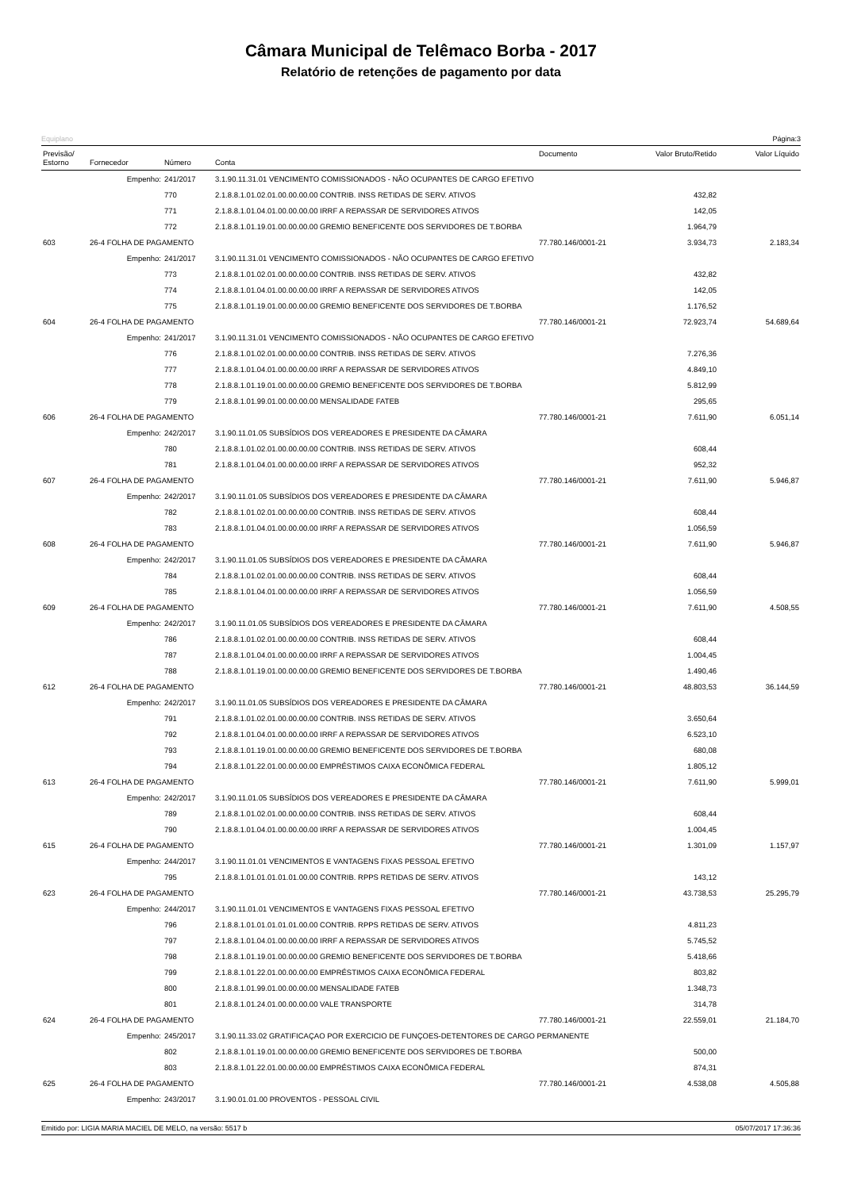Câmara Municipal de Telêmaco Borba - 2017
Relatório de retenções de pagamento por data
Equiplano Página:3
| Previsão/ Estorno | Fornecedor | Número | Conta | Documento | Valor Bruto/Retido | Valor Líquido |
| --- | --- | --- | --- | --- | --- | --- |
| | Empenho: | 241/2017 | 3.1.90.11.31.01 VENCIMENTO COMISSIONADOS - NÃO OCUPANTES DE CARGO EFETIVO | | | |
| | | 770 | 2.1.8.8.1.01.02.01.00.00.00.00 CONTRIB. INSS RETIDAS DE SERV. ATIVOS | | 432,82 | |
| | | 771 | 2.1.8.8.1.01.04.01.00.00.00.00 IRRF A REPASSAR DE SERVIDORES ATIVOS | | 142,05 | |
| | | 772 | 2.1.8.8.1.01.19.01.00.00.00.00 GREMIO BENEFICENTE DOS SERVIDORES DE T.BORBA | | 1.964,79 | |
| 603 | 26-4 FOLHA DE PAGAMENTO | | | 77.780.146/0001-21 | 3.934,73 | 2.183,34 |
| | Empenho: | 241/2017 | 3.1.90.11.31.01 VENCIMENTO COMISSIONADOS - NÃO OCUPANTES DE CARGO EFETIVO | | | |
| | | 773 | 2.1.8.8.1.01.02.01.00.00.00.00 CONTRIB. INSS RETIDAS DE SERV. ATIVOS | | 432,82 | |
| | | 774 | 2.1.8.8.1.01.04.01.00.00.00.00 IRRF A REPASSAR DE SERVIDORES ATIVOS | | 142,05 | |
| | | 775 | 2.1.8.8.1.01.19.01.00.00.00.00 GREMIO BENEFICENTE DOS SERVIDORES DE T.BORBA | | 1.176,52 | |
| 604 | 26-4 FOLHA DE PAGAMENTO | | | 77.780.146/0001-21 | 72.923,74 | 54.689,64 |
| | Empenho: | 241/2017 | 3.1.90.11.31.01 VENCIMENTO COMISSIONADOS - NÃO OCUPANTES DE CARGO EFETIVO | | | |
| | | 776 | 2.1.8.8.1.01.02.01.00.00.00.00 CONTRIB. INSS RETIDAS DE SERV. ATIVOS | | 7.276,36 | |
| | | 777 | 2.1.8.8.1.01.04.01.00.00.00.00 IRRF A REPASSAR DE SERVIDORES ATIVOS | | 4.849,10 | |
| | | 778 | 2.1.8.8.1.01.19.01.00.00.00.00 GREMIO BENEFICENTE DOS SERVIDORES DE T.BORBA | | 5.812,99 | |
| | | 779 | 2.1.8.8.1.01.99.01.00.00.00.00 MENSALIDADE FATEB | | 295,65 | |
| 606 | 26-4 FOLHA DE PAGAMENTO | | | 77.780.146/0001-21 | 7.611,90 | 6.051,14 |
| | Empenho: | 242/2017 | 3.1.90.11.01.05 SUBSÍDIOS DOS VEREADORES E PRESIDENTE DA CÂMARA | | | |
| | | 780 | 2.1.8.8.1.01.02.01.00.00.00.00 CONTRIB. INSS RETIDAS DE SERV. ATIVOS | | 608,44 | |
| | | 781 | 2.1.8.8.1.01.04.01.00.00.00.00 IRRF A REPASSAR DE SERVIDORES ATIVOS | | 952,32 | |
| 607 | 26-4 FOLHA DE PAGAMENTO | | | 77.780.146/0001-21 | 7.611,90 | 5.946,87 |
| | Empenho: | 242/2017 | 3.1.90.11.01.05 SUBSÍDIOS DOS VEREADORES E PRESIDENTE DA CÂMARA | | | |
| | | 782 | 2.1.8.8.1.01.02.01.00.00.00.00 CONTRIB. INSS RETIDAS DE SERV. ATIVOS | | 608,44 | |
| | | 783 | 2.1.8.8.1.01.04.01.00.00.00.00 IRRF A REPASSAR DE SERVIDORES ATIVOS | | 1.056,59 | |
| 608 | 26-4 FOLHA DE PAGAMENTO | | | 77.780.146/0001-21 | 7.611,90 | 5.946,87 |
| | Empenho: | 242/2017 | 3.1.90.11.01.05 SUBSÍDIOS DOS VEREADORES E PRESIDENTE DA CÂMARA | | | |
| | | 784 | 2.1.8.8.1.01.02.01.00.00.00.00 CONTRIB. INSS RETIDAS DE SERV. ATIVOS | | 608,44 | |
| | | 785 | 2.1.8.8.1.01.04.01.00.00.00.00 IRRF A REPASSAR DE SERVIDORES ATIVOS | | 1.056,59 | |
| 609 | 26-4 FOLHA DE PAGAMENTO | | | 77.780.146/0001-21 | 7.611,90 | 4.508,55 |
| | Empenho: | 242/2017 | 3.1.90.11.01.05 SUBSÍDIOS DOS VEREADORES E PRESIDENTE DA CÂMARA | | | |
| | | 786 | 2.1.8.8.1.01.02.01.00.00.00.00 CONTRIB. INSS RETIDAS DE SERV. ATIVOS | | 608,44 | |
| | | 787 | 2.1.8.8.1.01.04.01.00.00.00.00 IRRF A REPASSAR DE SERVIDORES ATIVOS | | 1.004,45 | |
| | | 788 | 2.1.8.8.1.01.19.01.00.00.00.00 GREMIO BENEFICENTE DOS SERVIDORES DE T.BORBA | | 1.490,46 | |
| 612 | 26-4 FOLHA DE PAGAMENTO | | | 77.780.146/0001-21 | 48.803,53 | 36.144,59 |
| | Empenho: | 242/2017 | 3.1.90.11.01.05 SUBSÍDIOS DOS VEREADORES E PRESIDENTE DA CÂMARA | | | |
| | | 791 | 2.1.8.8.1.01.02.01.00.00.00.00 CONTRIB. INSS RETIDAS DE SERV. ATIVOS | | 3.650,64 | |
| | | 792 | 2.1.8.8.1.01.04.01.00.00.00.00 IRRF A REPASSAR DE SERVIDORES ATIVOS | | 6.523,10 | |
| | | 793 | 2.1.8.8.1.01.19.01.00.00.00.00 GREMIO BENEFICENTE DOS SERVIDORES DE T.BORBA | | 680,08 | |
| | | 794 | 2.1.8.8.1.01.22.01.00.00.00.00 EMPRÉSTIMOS CAIXA ECONÔMICA FEDERAL | | 1.805,12 | |
| 613 | 26-4 FOLHA DE PAGAMENTO | | | 77.780.146/0001-21 | 7.611,90 | 5.999,01 |
| | Empenho: | 242/2017 | 3.1.90.11.01.05 SUBSÍDIOS DOS VEREADORES E PRESIDENTE DA CÂMARA | | | |
| | | 789 | 2.1.8.8.1.01.02.01.00.00.00.00 CONTRIB. INSS RETIDAS DE SERV. ATIVOS | | 608,44 | |
| | | 790 | 2.1.8.8.1.01.04.01.00.00.00.00 IRRF A REPASSAR DE SERVIDORES ATIVOS | | 1.004,45 | |
| 615 | 26-4 FOLHA DE PAGAMENTO | | | 77.780.146/0001-21 | 1.301,09 | 1.157,97 |
| | Empenho: | 244/2017 | 3.1.90.11.01.01 VENCIMENTOS E VANTAGENS FIXAS PESSOAL EFETIVO | | | |
| | | 795 | 2.1.8.8.1.01.01.01.01.01.00.00 CONTRIB. RPPS RETIDAS DE SERV. ATIVOS | | 143,12 | |
| 623 | 26-4 FOLHA DE PAGAMENTO | | | 77.780.146/0001-21 | 43.738,53 | 25.295,79 |
| | Empenho: | 244/2017 | 3.1.90.11.01.01 VENCIMENTOS E VANTAGENS FIXAS PESSOAL EFETIVO | | | |
| | | 796 | 2.1.8.8.1.01.01.01.01.01.00.00 CONTRIB. RPPS RETIDAS DE SERV. ATIVOS | | 4.811,23 | |
| | | 797 | 2.1.8.8.1.01.04.01.00.00.00.00 IRRF A REPASSAR DE SERVIDORES ATIVOS | | 5.745,52 | |
| | | 798 | 2.1.8.8.1.01.19.01.00.00.00.00 GREMIO BENEFICENTE DOS SERVIDORES DE T.BORBA | | 5.418,66 | |
| | | 799 | 2.1.8.8.1.01.22.01.00.00.00.00 EMPRÉSTIMOS CAIXA ECONÔMICA FEDERAL | | 803,82 | |
| | | 800 | 2.1.8.8.1.01.99.01.00.00.00.00 MENSALIDADE FATEB | | 1.348,73 | |
| | | 801 | 2.1.8.8.1.01.24.01.00.00.00.00 VALE TRANSPORTE | | 314,78 | |
| 624 | 26-4 FOLHA DE PAGAMENTO | | | 77.780.146/0001-21 | 22.559,01 | 21.184,70 |
| | Empenho: | 245/2017 | 3.1.90.11.33.02 GRATIFICAÇAO POR EXERCICIO DE FUNÇOES-DETENTORES DE CARGO PERMANENTE | | | |
| | | 802 | 2.1.8.8.1.01.19.01.00.00.00.00 GREMIO BENEFICENTE DOS SERVIDORES DE T.BORBA | | 500,00 | |
| | | 803 | 2.1.8.8.1.01.22.01.00.00.00.00 EMPRÉSTIMOS CAIXA ECONÔMICA FEDERAL | | 874,31 | |
| 625 | 26-4 FOLHA DE PAGAMENTO | | | 77.780.146/0001-21 | 4.538,08 | 4.505,88 |
| | Empenho: | 243/2017 | 3.1.90.01.01.00 PROVENTOS - PESSOAL CIVIL | | | |
Emitido por: LIGIA MARIA MACIEL DE MELO, na versão: 5517 b 05/07/2017 17:36:36